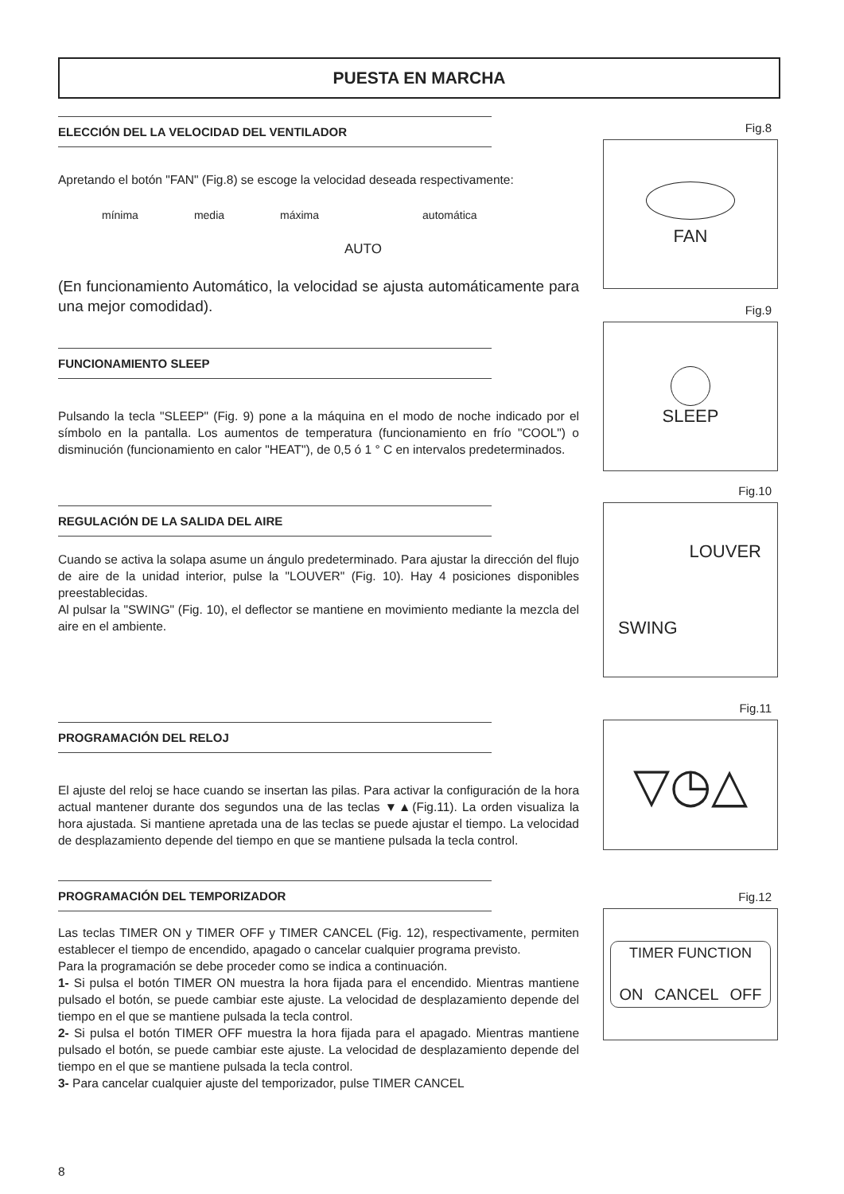PUESTA EN MARCHA
ELECCIÓN DEL LA VELOCIDAD DEL VENTILADOR
Apretando el botón "FAN" (Fig.8) se escoge la velocidad deseada respectivamente:
mínima media máxima automática
AUTO
(En funcionamiento Automático, la velocidad se ajusta automáticamente para una mejor comodidad).
FUNCIONAMIENTO SLEEP
Pulsando la tecla "SLEEP" (Fig. 9) pone a la máquina en el modo de noche indicado por el símbolo en la pantalla. Los aumentos de temperatura (funcionamiento en frío "COOL") o disminución (funcionamiento en calor "HEAT"), de 0,5 ó 1 ° C en intervalos predeterminados.
REGULACIÓN DE LA SALIDA DEL AIRE
Cuando se activa la solapa asume un ángulo predeterminado. Para ajustar la dirección del flujo de aire de la unidad interior, pulse la "LOUVER" (Fig. 10). Hay 4 posiciones disponibles preestablecidas.
Al pulsar la "SWING" (Fig. 10), el deflector se mantiene en movimiento mediante la mezcla del aire en el ambiente.
PROGRAMACIÓN DEL RELOJ
El ajuste del reloj se hace cuando se insertan las pilas. Para activar la configuración de la hora actual mantener durante dos segundos una de las teclas ▼▲(Fig.11). La orden visualiza la hora ajustada. Si mantiene apretada una de las teclas se puede ajustar el tiempo. La velocidad de desplazamiento depende del tiempo en que se mantiene pulsada la tecla control.
PROGRAMACIÓN DEL TEMPORIZADOR
Las teclas TIMER ON y TIMER OFF y TIMER CANCEL (Fig. 12), respectivamente, permiten establecer el tiempo de encendido, apagado o cancelar cualquier programa previsto.
Para la programación se debe proceder como se indica a continuación.
1- Si pulsa el botón TIMER ON muestra la hora fijada para el encendido. Mientras mantiene pulsado el botón, se puede cambiar este ajuste. La velocidad de desplazamiento depende del tiempo en el que se mantiene pulsada la tecla control.
2- Si pulsa el botón TIMER OFF muestra la hora fijada para el apagado. Mientras mantiene pulsado el botón, se puede cambiar este ajuste. La velocidad de desplazamiento depende del tiempo en el que se mantiene pulsada la tecla control.
3- Para cancelar cualquier ajuste del temporizador, pulse TIMER CANCEL
8
Fig.8
FAN
Fig.9
SLEEP
Fig.10
LOUVER
SWING
Fig.11
▽◷△
Fig.12
TIMER FUNCTION
ON CANCEL OFF